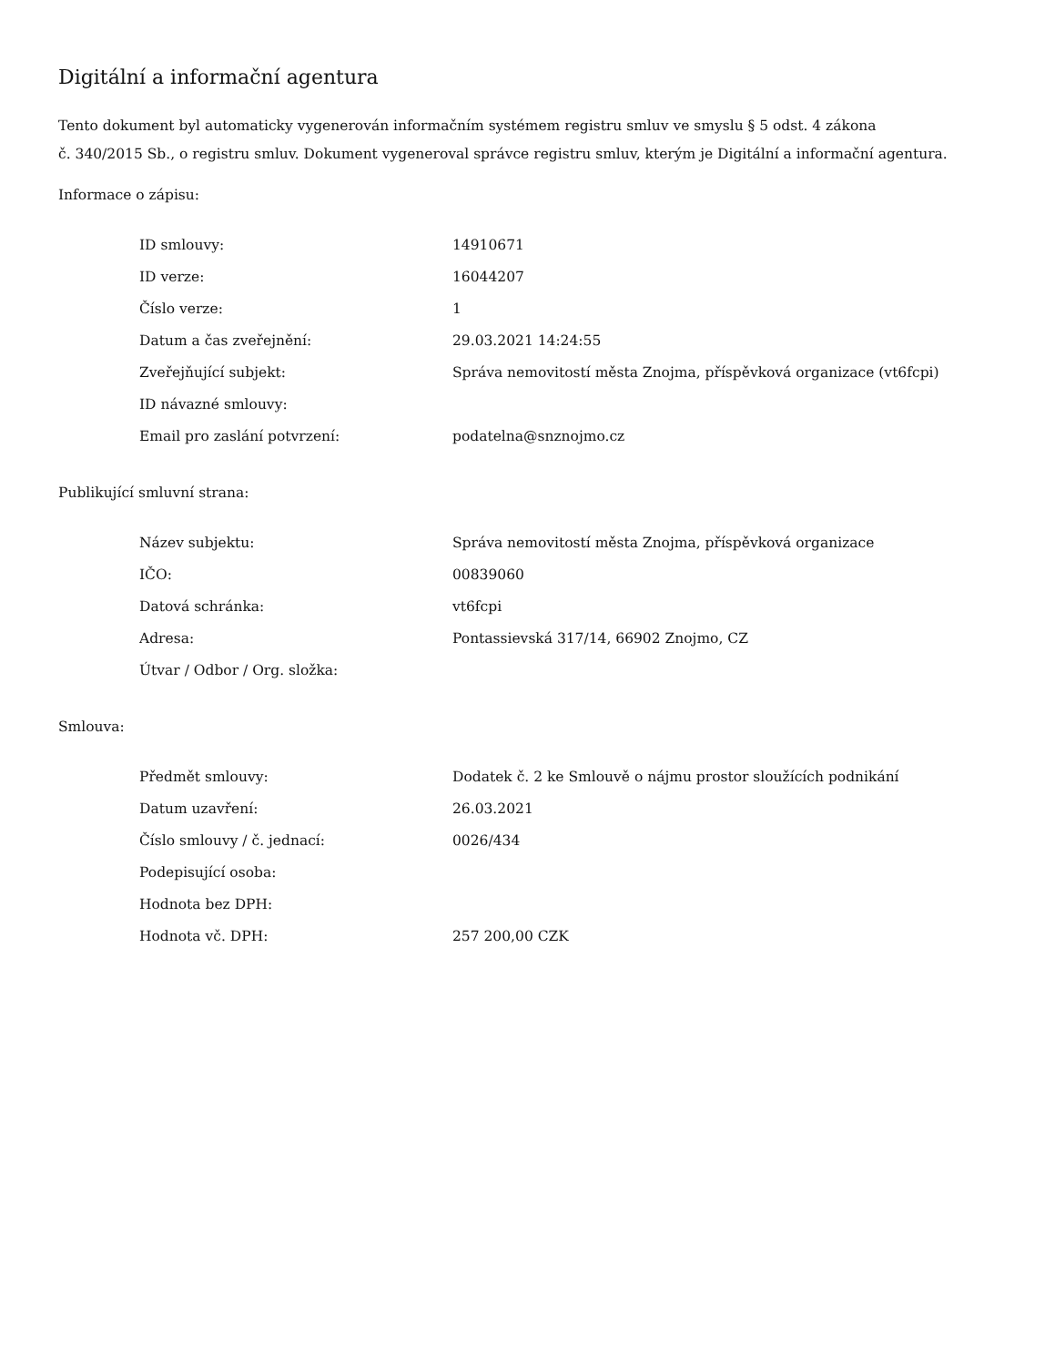Digitální a informační agentura
Tento dokument byl automaticky vygenerován informačním systémem registru smluv ve smyslu § 5 odst. 4 zákona
č. 340/2015 Sb., o registru smluv. Dokument vygeneroval správce registru smluv, kterým je Digitální a informační agentura.
Informace o zápisu:
| ID smlouvy: | 14910671 |
| ID verze: | 16044207 |
| Číslo verze: | 1 |
| Datum a čas zveřejnění: | 29.03.2021 14:24:55 |
| Zveřejňující subjekt: | Správa nemovitostí města Znojma, příspěvková organizace (vt6fcpi) |
| ID návazné smlouvy: | |
| Email pro zaslání potvrzení: | podatelna@snznojmo.cz |
Publikující smluvní strana:
| Název subjektu: | Správa nemovitostí města Znojma, příspěvková organizace |
| IČO: | 00839060 |
| Datová schránka: | vt6fcpi |
| Adresa: | Pontassievská 317/14, 66902 Znojmo, CZ |
| Útvar / Odbor / Org. složka: | |
Smlouva:
| Předmět smlouvy: | Dodatek č. 2 ke Smlouvě o nájmu prostor sloužících podnikání |
| Datum uzavření: | 26.03.2021 |
| Číslo smlouvy / č. jednací: | 0026/434 |
| Podepisující osoba: | |
| Hodnota bez DPH: | |
| Hodnota vč. DPH: | 257 200,00 CZK |